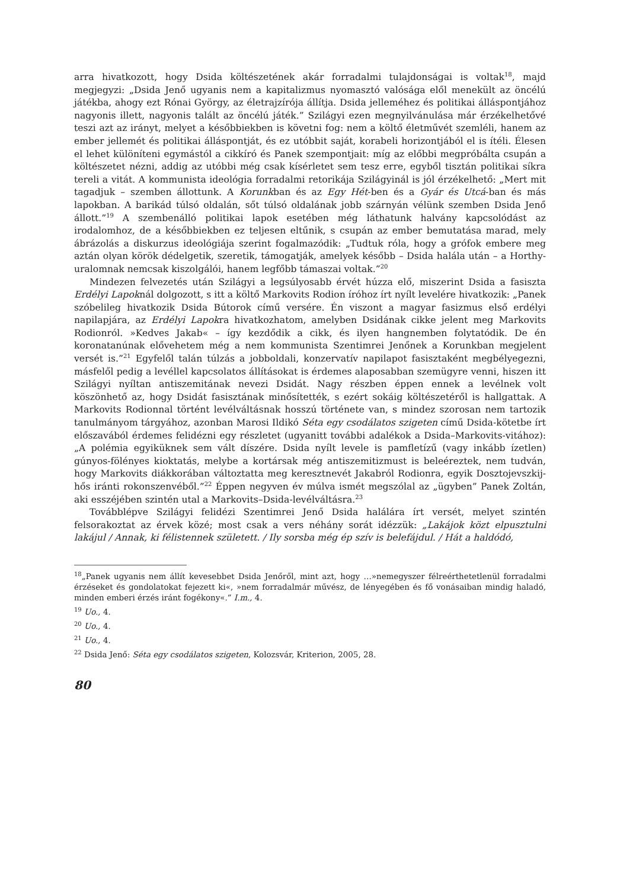arra hivatkozott, hogy Dsida költészetének akár forradalmi tulajdonságai is voltak<sup>18</sup>, majd megjegyzi: „Dsida Jenő ugyanis nem a kapitalizmus nyomasztó valósága elől menekült az öncélú játékba, ahogy ezt Rónai György, az életrajzírója állítja. Dsida jelleméhez és politikai álláspontjához nagyonis illett, nagyonis talált az öncélú játék.” Szilágyi ezen megnyilvánulása már érzékelhetővé teszi azt az irányt, melyet a későbbiekben is követni fog: nem a költő életművét szemléli, hanem az ember jellemét és politikai álláspontját, és ez utóbbit saját, korabeli horizontjából el is ítéli. Élesen el lehet különíteni egymástól a cikkíró és Panek szempontjait: míg az előbbi megpróbálta csupán a költészetet nézni, addig az utóbbi még csak kísérletet sem tesz erre, egyből tisztán politikai síkra tereli a vitát. A kommunista ideológia forradalmi retorikája Szilágyinál is jól érzékelhető: „Mert mit tagadjuk – szemben állottunk. A Korunkban és az Egy Hét-ben és a Gyár és Utcá-ban és más lapokban. A barikád túlsó oldalán, sőt túlsó oldalának jobb szárnyán vélünk szemben Dsida Jenő állott.”<sup>19</sup> A szembenálló politikai lapok esetében még láthatunk halvány kapcsolódást az irodalomhoz, de a későbbiekben ez teljesen eltűnik, s csupán az ember bemutatása marad, mely ábrázolás a diskurzus ideológiája szerint fogalmazódik: „Tudtuk róla, hogy a grófok embere meg aztán olyan körök dédelgetik, szeretik, támogatják, amelyek később – Dsida halála után – a Horthy-uralomnak nemcsak kiszolgálói, hanem legfőbb támaszai voltak.”<sup>20</sup>
Mindezen felvezetés után Szilágyi a legsúlyosabb érvét húzza elő, miszerint Dsida a fasiszta Erdélyi Lapoknál dolgozott, s itt a költő Markovits Rodion íróhoz írt nyílt levelére hivatkozik: „Panek szóbelileg hivatkozik Dsida Bútorok című versére. Én viszont a magyar fasizmus első erdélyi napilapjára, az Erdélyi Lapokra hivatkozhatom, amelyben Dsidának cikke jelent meg Markovits Rodionról. »Kedves Jakab« – így kezdődik a cikk, és ilyen hangnemben folytatódik. De én koronatanúnak elővehetem még a nem kommunista Szentimrei Jenőnek a Korunkban megjelent versét is.”<sup>21</sup> Egyfelől talán túlzás a jobboldali, konzervatív napilapot fasisztaként megbélyegezni, másfelől pedig a levéllel kapcsolatos állításokat is érdemes alaposabban szemügyre venni, hiszen itt Szilágyi nyíltan antiszemitának nevezi Dsidát. Nagy részben éppen ennek a levélnek volt köszönhető az, hogy Dsidát fasisztának minősítették, s ezért sokáig költészetéről is hallgattak. A Markovits Rodionnal történt levélváltásnak hosszú története van, s mindez szorosan nem tartozik tanulmányom tárgyához, azonban Marosi Ildikó Séta egy csodálatos szigeten című Dsida-kötetbe írt előszavából érdemes felidézni egy részletet (ugyanitt további adalékok a Dsida–Markovits-vitához): „A polémia egyiküknek sem vált díszére. Dsida nyílt levele is pamfletízű (vagy inkább ízetlen) gúnyos-fölényes kioktatás, melybe a kortársak még antiszemitizmust is beleéreztek, nem tudván, hogy Markovits diákkorában változtatta meg keresztnevét Jakabról Rodionra, egyik Dosztojevszkij-hős iránti rokonszenvéből.”<sup>22</sup> Éppen negyven év múlva ismét megszólal az „ügyben” Panek Zoltán, aki esszéjében szintén utal a Markovits–Dsida-levélváltásra.<sup>23</sup>
Továbblépve Szilágyi felidézi Szentimrei Jenő Dsida halálára írt versét, melyet szintén felsorakoztat az érvek közé; most csak a vers néhány sorát idézzük: „Lakájok közt elpusztulni lakájul / Annak, ki félistennek született. / Ily sorsba még ép szív is belefájdul. / Hát a haldódó,
<sup>18</sup>„Panek ugyanis nem állít kevesebbet Dsida Jenőről, mint azt, hogy …»nemegyszer félreérthetetlenül forradalmi érzéseket és gondolatokat fejezett ki«, »nem forradalmár művész, de lényegében és fő vonásaiban mindig haladó, minden emberi érzés iránt fogékony«.” I.m., 4.
<sup>19</sup> Uo., 4.
<sup>20</sup> Uo., 4.
<sup>21</sup> Uo., 4.
<sup>22</sup> Dsida Jenő: Séta egy csodálatos szigeten, Kolozsvár, Kriterion, 2005, 28.
80